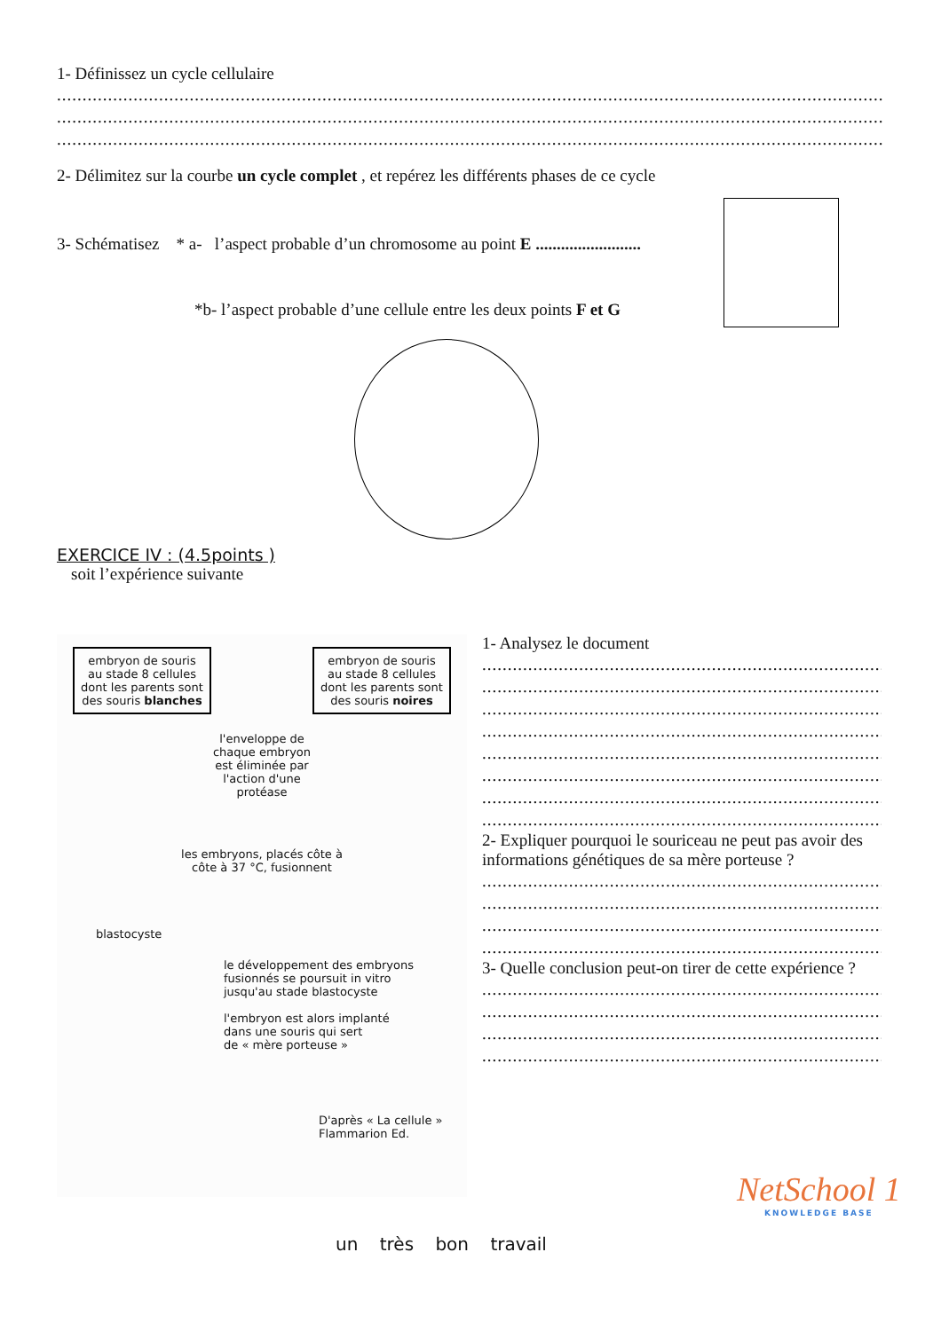1- Définissez un cycle cellulaire
......................................................................................................................................................................................................................
......................................................................................................................................................................................................................
......................................................................................................................................................................................................................
2- Délimitez sur la courbe un cycle complet , et repérez les différents phases de ce cycle
3- Schématisez * a- l’aspect probable d’un chromosome au point E .........................
*b- l’aspect probable d’une cellule entre les deux points F et G
EXERCICE IV : (4.5points )
soit l’expérience suivante
embryon de souris au stade 8 cellules dont les parents sont des souris blanches
embryon de souris au stade 8 cellules dont les parents sont des souris noires
l'enveloppe de
chaque embryon
est éliminée par
l'action d'une
protéase
les embryons, placés côte à
côte à 37 °C, fusionnent
blastocyste
le développement des embryons
fusionnés se poursuit in vitro
jusqu'au stade blastocyste
l'embryon est alors implanté
dans une souris qui sert
de « mère porteuse »
D'après « La cellule »
Flammarion Ed.
1- Analysez le document
.....................................................................................................................................
.....................................................................................................................................
.....................................................................................................................................
.....................................................................................................................................
.....................................................................................................................................
.....................................................................................................................................
.....................................................................................................................................
.....................................................................................................................................
2- Expliquer pourquoi le souriceau ne peut pas avoir des informations génétiques de sa mère porteuse ?
.....................................................................................................................................
.....................................................................................................................................
.....................................................................................................................................
.....................................................................................................................................
3- Quelle conclusion peut-on tirer de cette expérience ?
.....................................................................................................................................
.....................................................................................................................................
.....................................................................................................................................
.....................................................................................................................................
NetSchool 1
KNOWLEDGE BASE
un très bon travail